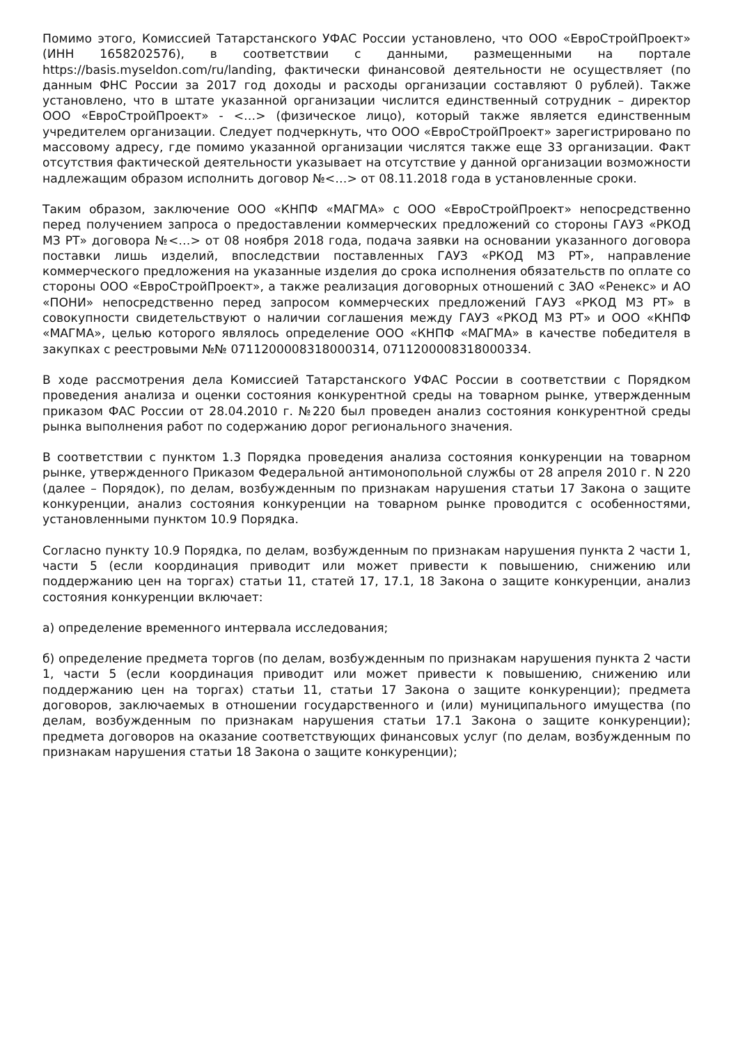Помимо этого, Комиссией Татарстанского УФАС России установлено, что ООО «ЕвроСтройПроект» (ИНН 1658202576), в соответствии с данными, размещенными на портале https://basis.myseldon.com/ru/landing, фактически финансовой деятельности не осуществляет (по данным ФНС России за 2017 год доходы и расходы организации составляют 0 рублей). Также установлено, что в штате указанной организации числится единственный сотрудник – директор ООО «ЕвроСтройПроект» - <…> (физическое лицо), который также является единственным учредителем организации. Следует подчеркнуть, что ООО «ЕвроСтройПроект» зарегистрировано по массовому адресу, где помимо указанной организации числятся также еще 33 организации. Факт отсутствия фактической деятельности указывает на отсутствие у данной организации возможности надлежащим образом исполнить договор №<…> от 08.11.2018 года в установленные сроки.
Таким образом, заключение ООО «КНПФ «МАГМА» с ООО «ЕвроСтройПроект» непосредственно перед получением запроса о предоставлении коммерческих предложений со стороны ГАУЗ «РКОД МЗ РТ» договора №<…> от 08 ноября 2018 года, подача заявки на основании указанного договора поставки лишь изделий, впоследствии поставленных ГАУЗ «РКОД МЗ РТ», направление коммерческого предложения на указанные изделия до срока исполнения обязательств по оплате со стороны ООО «ЕвроСтройПроект», а также реализация договорных отношений с ЗАО «Ренекс» и АО «ПОНИ» непосредственно перед запросом коммерческих предложений ГАУЗ «РКОД МЗ РТ» в совокупности свидетельствуют о наличии соглашения между ГАУЗ «РКОД МЗ РТ» и ООО «КНПФ «МАГМА», целью которого являлось определение ООО «КНПФ «МАГМА» в качестве победителя в закупках с реестровыми №№ 0711200008318000314, 0711200008318000334.
В ходе рассмотрения дела Комиссией Татарстанского УФАС России в соответствии с Порядком проведения анализа и оценки состояния конкурентной среды на товарном рынке, утвержденным приказом ФАС России от 28.04.2010 г. №220 был проведен анализ состояния конкурентной среды рынка выполнения работ по содержанию дорог регионального значения.
В соответствии с пунктом 1.3 Порядка проведения анализа состояния конкуренции на товарном рынке, утвержденного Приказом Федеральной антимонопольной службы от 28 апреля 2010 г. N 220 (далее – Порядок), по делам, возбужденным по признакам нарушения статьи 17 Закона о защите конкуренции, анализ состояния конкуренции на товарном рынке проводится с особенностями, установленными пунктом 10.9 Порядка.
Согласно пункту 10.9 Порядка, по делам, возбужденным по признакам нарушения пункта 2 части 1, части 5 (если координация приводит или может привести к повышению, снижению или поддержанию цен на торгах) статьи 11, статей 17, 17.1, 18 Закона о защите конкуренции, анализ состояния конкуренции включает:
а) определение временного интервала исследования;
б) определение предмета торгов (по делам, возбужденным по признакам нарушения пункта 2 части 1, части 5 (если координация приводит или может привести к повышению, снижению или поддержанию цен на торгах) статьи 11, статьи 17 Закона о защите конкуренции); предмета договоров, заключаемых в отношении государственного и (или) муниципального имущества (по делам, возбужденным по признакам нарушения статьи 17.1 Закона о защите конкуренции); предмета договоров на оказание соответствующих финансовых услуг (по делам, возбужденным по признакам нарушения статьи 18 Закона о защите конкуренции);